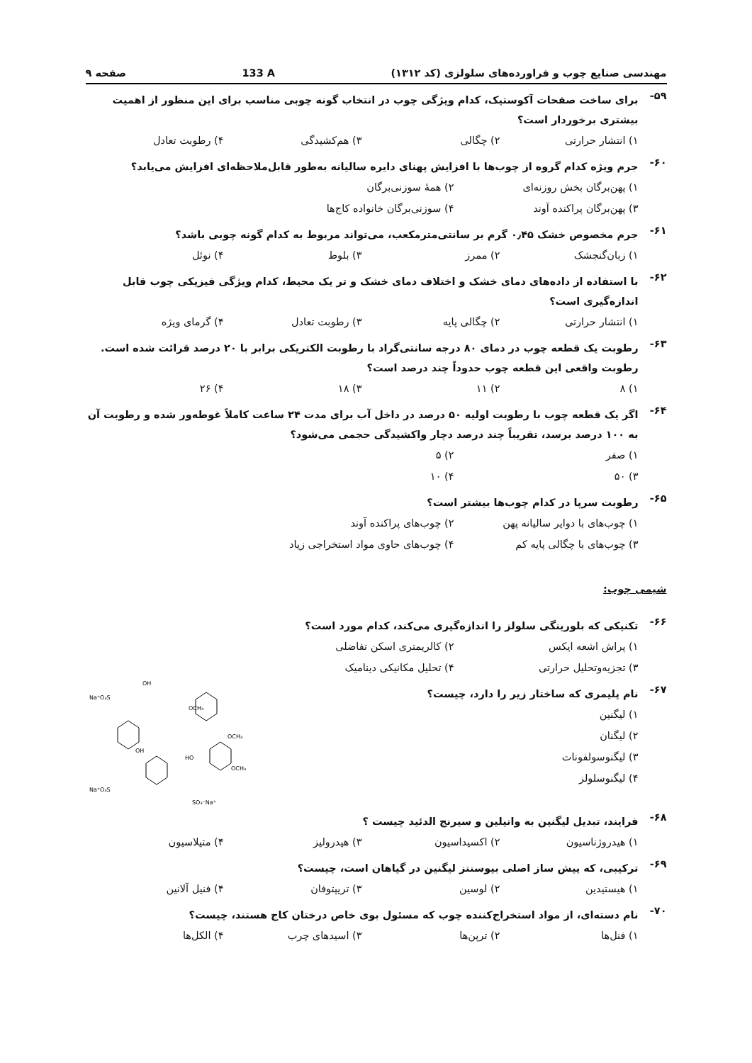مهندسی صنایع چوب و فراورده‌های سلولزی (کد ۱۳۱۲) 133 A صفحه ۹
۵۹- برای ساخت صفحات آکوستیک، کدام ویژگی چوب در انتخاب گونه چوبی مناسب برای این منظور از اهمیت بیشتری برخوردار است؟
۱) انتشار حرارتی ۲) چگالی ۳) هم‌کشیدگی ۴) رطوبت تعادل
۶۰- جرم ویژه کدام گروه از چوب‌ها با افزایش پهنای دایره سالیانه به‌طور قابل‌ملاحظه‌ای افزایش می‌یابد؟
۱) پهن‌برگان بخش روزنه‌ای ۲) همهٔ سوزنی‌برگان ۳) پهن‌برگان پراکنده آوند ۴) سوزنی‌برگان خانواده کاج‌ها
۶۱- جرم مخصوص خشک ۰٫۴۵ گرم بر سانتی‌مترمکعب، می‌تواند مربوط به کدام گونه چوبی باشد؟
۱) زبان‌گنجشک ۲) ممرز ۳) بلوط ۴) نوئل
۶۲- با استفاده از داده‌های دمای خشک و اختلاف دمای خشک و تر یک محیط، کدام ویژگی فیزیکی چوب قابل اندازه‌گیری است؟
۱) انتشار حرارتی ۲) چگالی پایه ۳) رطوبت تعادل ۴) گرمای ویژه
۶۳- رطوبت یک قطعه چوب در دمای ۸۰ درجه سانتی‌گراد با رطوبت الکتریکی برابر با ۲۰ درصد قرائت شده است. رطوبت واقعی این قطعه چوب حدوداً چند درصد است؟
۱) ۸ ۲) ۱۱ ۳) ۱۸ ۴) ۲۶
۶۴- اگر یک قطعه چوب با رطوبت اولیه ۵۰ درصد در داخل آب برای مدت ۲۴ ساعت کاملاً غوطه‌ور شده و رطوبت آن به ۱۰۰ درصد برسد، تقریباً چند درصد دچار واکشیدگی حجمی می‌شود؟
۱) صفر ۲) ۵ ۳) ۵۰ ۴) ۱۰
۶۵- رطوبت سرپا در کدام چوب‌ها بیشتر است؟
۱) چوب‌های با دوایر سالیانه پهن ۲) چوب‌های پراکنده آوند ۳) چوب‌های با چگالی پایه کم ۴) چوب‌های حاوی مواد استخراجی زیاد
شیمی چوب:
۶۶- تکنیکی که بلورینگی سلولز را اندازه‌گیری می‌کند، کدام مورد است؟
۱) پراش اشعه ایکس ۲) کالریمتری اسکن تفاضلی ۳) تجزیه‌وتحلیل حرارتی ۴) تحلیل مکانیکی دینامیک
۶۷- نام پلیمری که ساختار زیر را دارد، چیست؟
۱) لیگنین
۲) لیگنان
۳) لیگنوسولفونات
۴) لیگنوسلولز
Na⁺O₃S
OH
OCH₃
Na⁺O₃S
OH
OCH₃
OCH₃
HO
SO₃⁻Na⁺
۶۸- فرایند، تبدیل لیگنین به وانیلین و سیرنج الدئید چیست ؟
۱) هیدروژناسیون ۲) اکسیداسیون ۳) هیدرولیز ۴) متیلاسیون
۶۹- ترکیبی، که پیش ساز اصلی بیوسنتز لیگنین در گیاهان است، چیست؟
۱) هیستیدین ۲) لوسین ۳) تریپتوفان ۴) فنیل آلانین
۷۰- نام دسته‌ای، از مواد استخراج‌کننده چوب که مسئول بوی خاص درختان کاج هستند، چیست؟
۱) فنل‌ها ۲) ترپن‌ها ۳) اسیدهای چرب ۴) الکل‌ها